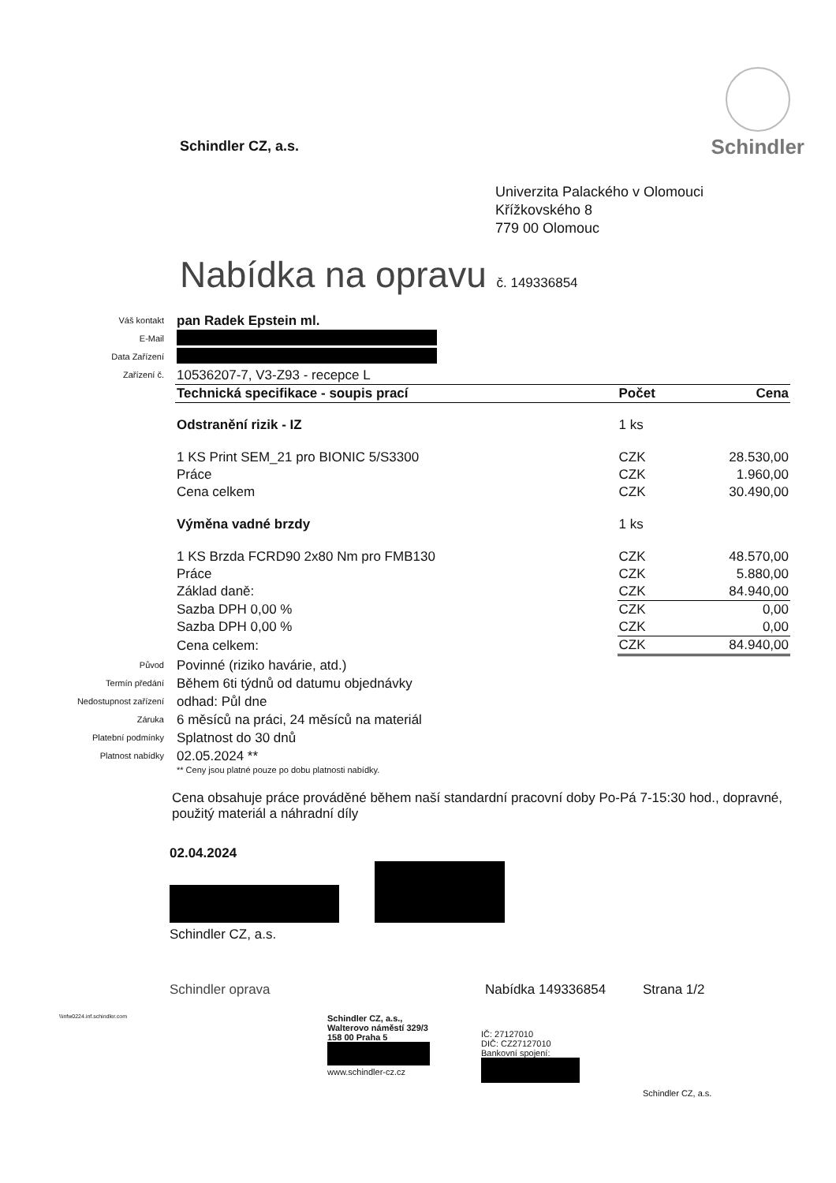Schindler CZ, a.s.
Schindler
Univerzita Palackého v Olomouci
Křížkovského 8
779 00 Olomouc
Nabídka na opravu č. 149336854
Váš kontakt
pan Radek Epstein ml.
E-Mail
Data Zařízení
Zařízení č.
10536207-7, V3-Z93 - recepce L
| Technická specifikace - soupis prací | Počet | Cena |
| --- | --- | --- |
| Odstranění rizik - IZ | 1 ks | |
| 1 KS Print SEM_21 pro BIONIC 5/S3300 | CZK | 28.530,00 |
| Práce | CZK | 1.960,00 |
| Cena celkem | CZK | 30.490,00 |
| Výměna vadné brzdy | 1 ks | |
| 1 KS Brzda FCRD90 2x80 Nm pro FMB130 | CZK | 48.570,00 |
| Práce | CZK | 5.880,00 |
| Základ daně: | CZK | 84.940,00 |
| Sazba DPH 0,00 % | CZK | 0,00 |
| Sazba DPH 0,00 % | CZK | 0,00 |
| Cena celkem: | CZK | 84.940,00 |
Původ
Povinné (riziko havárie, atd.)
Termín předání
Během 6ti týdnů od datumu objednávky
Nedostupnost zařízení
odhad: Půl dne
Záruka
6 měsíců na práci, 24 měsíců na materiál
Platební podmínky
Splatnost do 30 dnů
Platnost nabídky
02.05.2024 **
** Ceny jsou platné pouze po dobu platnosti nabídky.
Cena obsahuje práce prováděné během naší standardní pracovní doby Po-Pá 7-15:30 hod., dopravné, použitý materiál a náhradní díly
02.04.2024
Schindler CZ, a.s.
Schindler oprava Nabídka 149336854 Strana 1/2
\\infw0224.inf.schindler.com
Schindler CZ, a.s.,
Walterovo náměstí 329/3
158 00 Praha 5
www.schindler-cz.cz
IČ: 27127010
DIČ: CZ27127010
Bankovní spojení:
Schindler CZ, a.s.